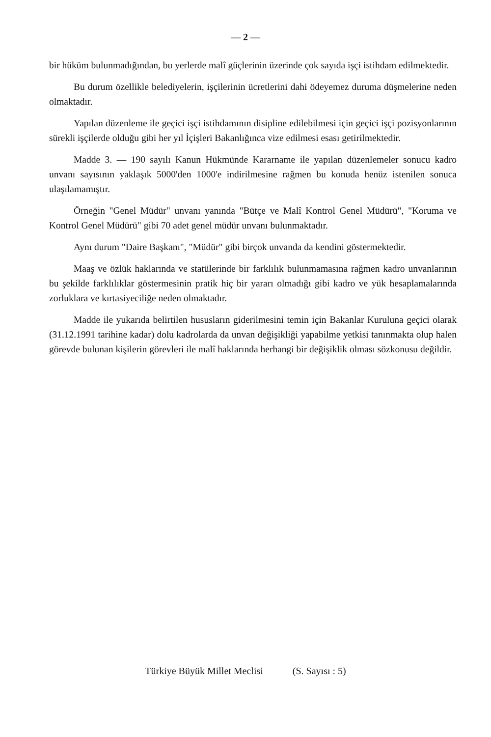— 2 —
bir hüküm bulunmadığından, bu yerlerde malî güçlerinin üzerinde çok sayıda işçi istihdam edilmektedir.
Bu durum özellikle belediyelerin, işçilerinin ücretlerini dahi ödeyemez duruma düşmelerine neden olmaktadır.
Yapılan düzenleme ile geçici işçi istihdamının disipline edilebilmesi için geçici işçi pozisyonlarının sürekli işçilerde olduğu gibi her yıl İçişleri Bakanlığınca vize edilmesi esası getirilmektedir.
Madde 3. — 190 sayılı Kanun Hükmünde Kararname ile yapılan düzenlemeler sonucu kadro unvanı sayısının yaklaşık 5000'den 1000'e indirilmesine rağmen bu konuda henüz istenilen sonuca ulaşılamamıştır.
Örneğin "Genel Müdür" unvanı yanında "Bütçe ve Malî Kontrol Genel Müdürü", "Koruma ve Kontrol Genel Müdürü" gibi 70 adet genel müdür unvanı bulunmaktadır.
Aynı durum "Daire Başkanı", "Müdür" gibi birçok unvanda da kendini göstermektedir.
Maaş ve özlük haklarında ve statülerinde bir farklılık bulunmamasına rağmen kadro unvanlarının bu şekilde farklılıklar göstermesinin pratik hiç bir yararı olmadığı gibi kadro ve yük hesaplamalarında zorluklara ve kırtasiyeciliğe neden olmaktadır.
Madde ile yukarıda belirtilen hususların giderilmesini temin için Bakanlar Kuruluna geçici olarak (31.12.1991 tarihine kadar) dolu kadrolarda da unvan değişikliği yapabilme yetkisi tanınmakta olup halen görevde bulunan kişilerin görevleri ile malî haklarında herhangi bir değişiklik olması sözkonusu değildir.
Türkiye Büyük Millet Meclisi (S. Sayısı : 5)